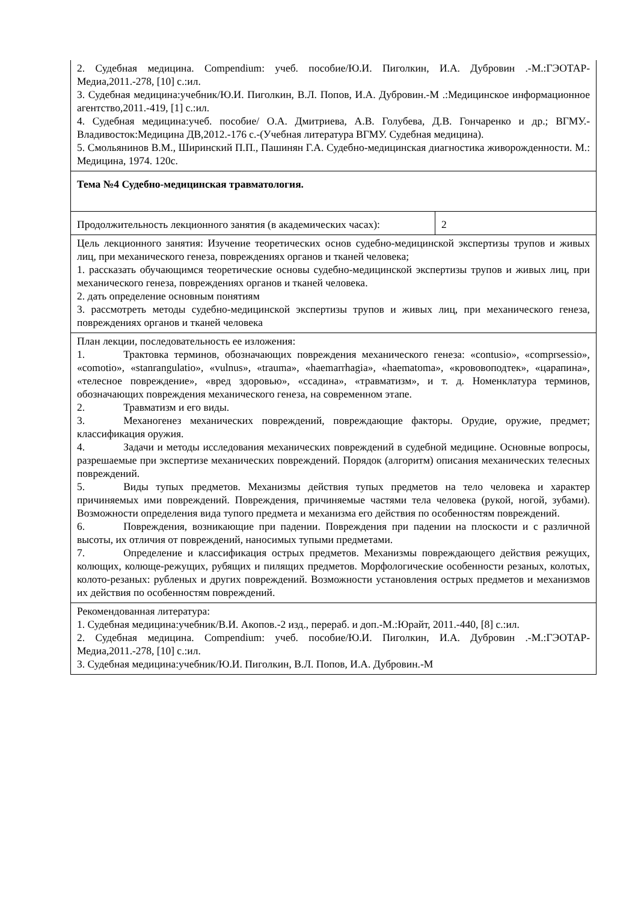| 2. Судебная медицина. Compendium: учеб. пособие/Ю.И. Пиголкин, И.А. Дубровин .-М.:ГЭОТАР-Медиа,2011.-278, [10] с.:ил. 3. Судебная медицина:учебник/Ю.И. Пиголкин, В.Л. Попов, И.А. Дубровин.-М .:Медицинское информационное агентство,2011.-419, [1] с.:ил. 4. Судебная медицина:учеб. пособие/ О.А. Дмитриева, А.В. Голубева, Д.В. Гончаренко и др.; ВГМУ.-Владивосток:Медицина ДВ,2012.-176 с.-(Учебная литература ВГМУ. Судебная медицина). 5. Смольянинов В.М., Ширинский П.П., Пашинян Г.А. Судебно-медицинская диагностика живорожденности. М.: Медицина, 1974. 120с. | |
| Тема №4 Судебно-медицинская травматология. | |
| Продолжительность лекционного занятия (в академических часах): | 2 |
| Цель лекционного занятия: Изучение теоретических основ судебно-медицинской экспертизы трупов и живых лиц, при механического генеза, повреждениях органов и тканей человека; 1. рассказать обучающимся теоретические основы судебно-медицинской экспертизы трупов и живых лиц, при механического генеза, повреждениях органов и тканей человека. 2. дать определение основным понятиям 3. рассмотреть методы судебно-медицинской экспертизы трупов и живых лиц, при механического генеза, повреждениях органов и тканей человека | |
| План лекции, последовательность ее изложения: 1. Трактовка терминов, обозначающих повреждения механического генеза: «contusio», «comprsessio», «comotio», «stanrangulatio», «vulnus», «trauma», «haemarrhagia», «haematoma», «крововоподтек», «царапина», «телесное повреждение», «вред здоровью», «ссадина», «травматизм», и т. д. Номенклатура терминов, обозначающих повреждения механического генеза, на современном этапе. 2. Травматизм и его виды. 3. Механогенез механических повреждений, повреждающие факторы. Орудие, оружие, предмет; классификация оружия. 4. Задачи и методы исследования механических повреждений в судебной медицине. Основные вопросы, разрешаемые при экспертизе механических повреждений. Порядок (алгоритм) описания механических телесных повреждений. 5. Виды тупых предметов. Механизмы действия тупых предметов на тело человека и характер причиняемых ими повреждений. Повреждения, причиняемые частями тела человека (рукой, ногой, зубами). Возможности определения вида тупого предмета и механизма его действия по особенностям повреждений. 6. Повреждения, возникающие при падении. Повреждения при падении на плоскости и с различной высоты, их отличия от повреждений, наносимых тупыми предметами. 7. Определение и классификация острых предметов. Механизмы повреждающего действия режущих, колющих, колюще-режущих, рубящих и пилящих предметов. Морфологические особенности резаных, колотых, колото-резаных: рубленых и других повреждений. Возможности установления острых предметов и механизмов их действия по особенностям повреждений. | |
| Рекомендованная литература: 1. Судебная медицина:учебник/В.И. Акопов.-2 изд., перераб. и доп.-М.:Юрайт, 2011.-440, [8] с.:ил. 2. Судебная медицина. Compendium: учеб. пособие/Ю.И. Пиголкин, И.А. Дубровин .-М.:ГЭОТАР-Медиа,2011.-278, [10] с.:ил. 3. Судебная медицина:учебник/Ю.И. Пиголкин, В.Л. Попов, И.А. Дубровин.-М | |